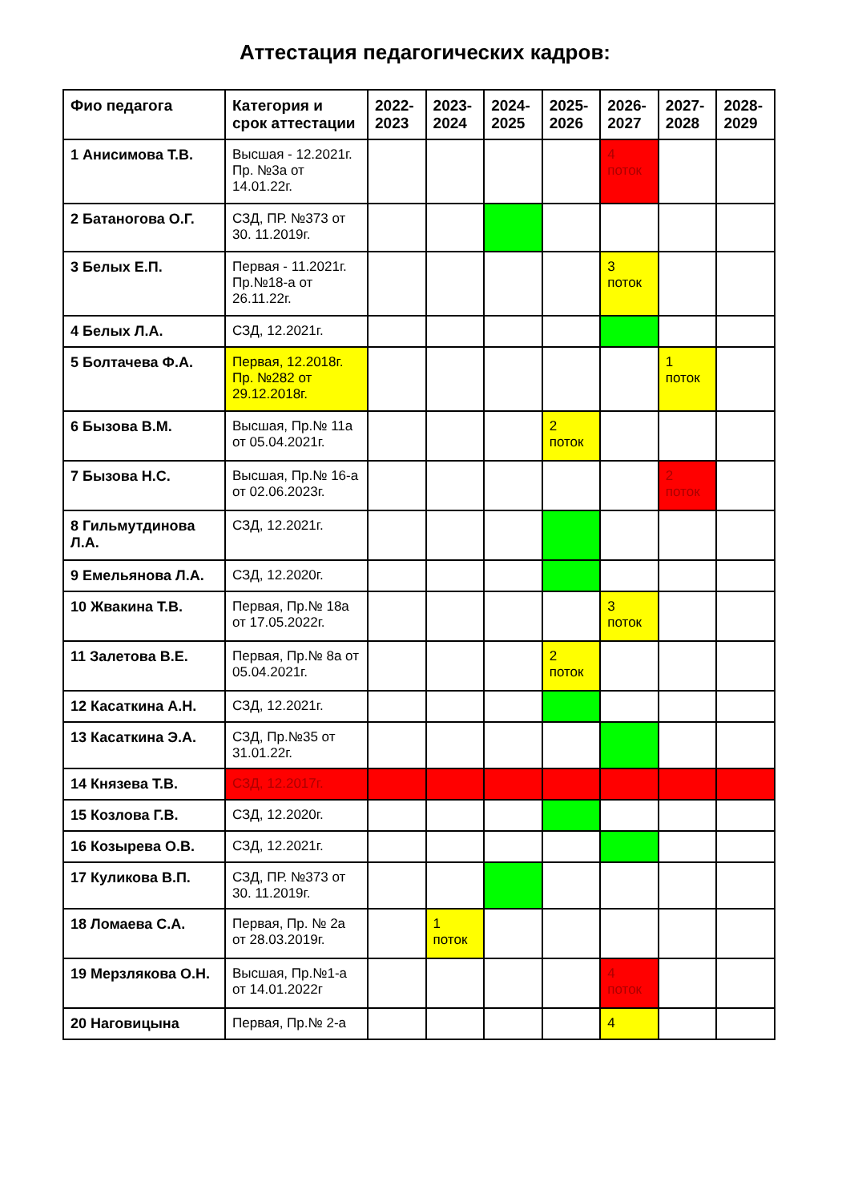Аттестация педагогических кадров:
| Фио педагога | Категория и срок аттестации | 2022-2023 | 2023-2024 | 2024-2025 | 2025-2026 | 2026-2027 | 2027-2028 | 2028-2029 |
| --- | --- | --- | --- | --- | --- | --- | --- | --- |
| 1 Анисимова Т.В. | Высшая - 12.2021г. Пр. №3а от 14.01.22г. | | | | | 4 поток | | |
| 2 Батаногова О.Г. | СЗД, ПР. №373 от 30. 11.2019г. | | | | | | | |
| 3 Белых Е.П. | Первая - 11.2021г. Пр.№18-а от 26.11.22г. | | | | | 3 поток | | |
| 4 Белых Л.А. | СЗД, 12.2021г. | | | | | | | |
| 5 Болтачева Ф.А. | Первая, 12.2018г. Пр. №282 от 29.12.2018г. | | | | | | 1 поток | |
| 6 Бызова В.М. | Высшая, Пр.№ 11а от 05.04.2021г. | | | | 2 поток | | | |
| 7 Бызова Н.С. | Высшая, Пр.№ 16-а от 02.06.2023г. | | | | | | 2 поток | |
| 8 Гильмутдинова Л.А. | СЗД, 12.2021г. | | | | | | | |
| 9 Емельянова Л.А. | СЗД, 12.2020г. | | | | | | | |
| 10 Жвакина Т.В. | Первая, Пр.№ 18а от 17.05.2022г. | | | | | 3 поток | | |
| 11 Залетова В.Е. | Первая, Пр.№ 8а от 05.04.2021г. | | | | 2 поток | | | |
| 12 Касаткина А.Н. | СЗД, 12.2021г. | | | | | | | |
| 13 Касаткина Э.А. | СЗД, Пр.№35 от 31.01.22г. | | | | | | | |
| 14 Князева Т.В. | СЗД, 12.2017г. | | | | | | | |
| 15 Козлова Г.В. | СЗД, 12.2020г. | | | | | | | |
| 16 Козырева О.В. | СЗД, 12.2021г. | | | | | | | |
| 17 Куликова В.П. | СЗД, ПР. №373 от 30. 11.2019г. | | | | | | | |
| 18 Ломаева С.А. | Первая, Пр. № 2а от 28.03.2019г. | | 1 поток | | | | | |
| 19 Мерзлякова О.Н. | Высшая, Пр.№1-а от 14.01.2022г | | | | | 4 поток | | |
| 20 Наговицына | Первая, Пр.№ 2-а | | | | | 4 | | |